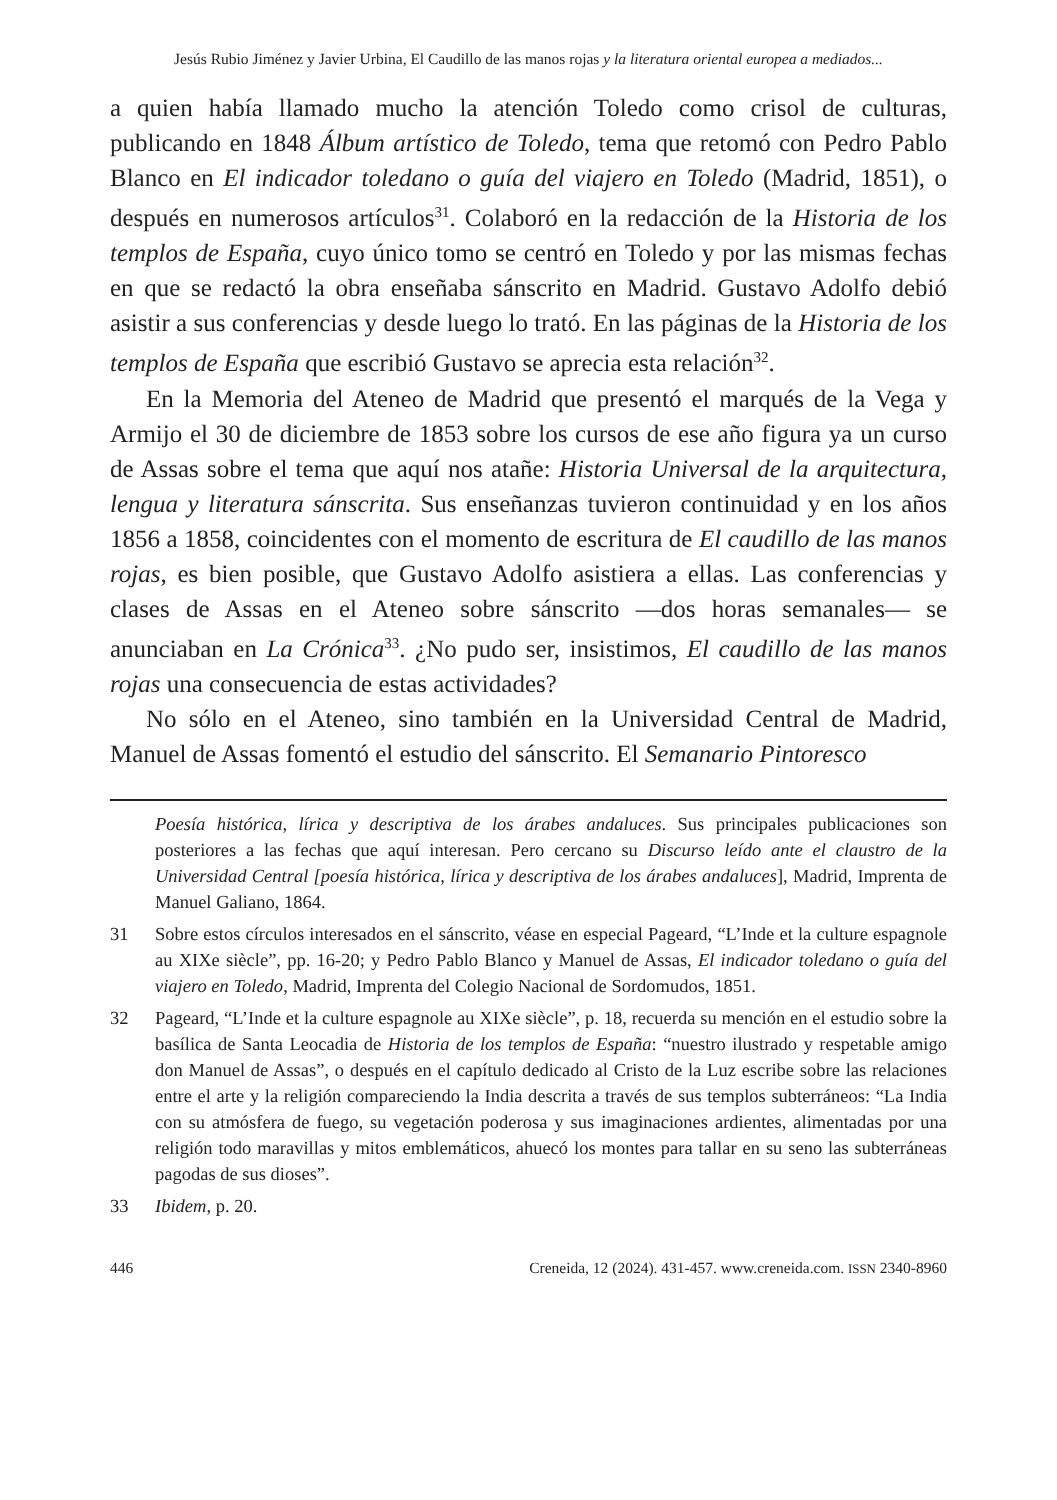Jesús Rubio Jiménez y Javier Urbina, El Caudillo de las manos rojas y la literatura oriental europea a mediados...
a quien había llamado mucho la atención Toledo como crisol de culturas, publicando en 1848 Álbum artístico de Toledo, tema que retomó con Pedro Pablo Blanco en El indicador toledano o guía del viajero en Toledo (Madrid, 1851), o después en numerosos artículos<sup>31</sup>. Colaboró en la redacción de la Historia de los templos de España, cuyo único tomo se centró en Toledo y por las mismas fechas en que se redactó la obra enseñaba sánscrito en Madrid. Gustavo Adolfo debió asistir a sus conferencias y desde luego lo trató. En las páginas de la Historia de los templos de España que escribió Gustavo se aprecia esta relación<sup>32</sup>.
En la Memoria del Ateneo de Madrid que presentó el marqués de la Vega y Armijo el 30 de diciembre de 1853 sobre los cursos de ese año figura ya un curso de Assas sobre el tema que aquí nos atañe: Historia Universal de la arquitectura, lengua y literatura sánscrita. Sus enseñanzas tuvieron continuidad y en los años 1856 a 1858, coincidentes con el momento de escritura de El caudillo de las manos rojas, es bien posible, que Gustavo Adolfo asistiera a ellas. Las conferencias y clases de Assas en el Ateneo sobre sánscrito —dos horas semanales— se anunciaban en La Crónica<sup>33</sup>. ¿No pudo ser, insistimos, El caudillo de las manos rojas una consecuencia de estas actividades?
No sólo en el Ateneo, sino también en la Universidad Central de Madrid, Manuel de Assas fomentó el estudio del sánscrito. El Semanario Pintoresco
Poesía histórica, lírica y descriptiva de los árabes andaluces. Sus principales publicaciones son posteriores a las fechas que aquí interesan. Pero cercano su Discurso leído ante el claustro de la Universidad Central [poesía histórica, lírica y descriptiva de los árabes andaluces], Madrid, Imprenta de Manuel Galiano, 1864.
31 Sobre estos círculos interesados en el sánscrito, véase en especial Pageard, “L’Inde et la culture espagnole au XIXe siècle”, pp. 16-20; y Pedro Pablo Blanco y Manuel de Assas, El indicador toledano o guía del viajero en Toledo, Madrid, Imprenta del Colegio Nacional de Sordomudos, 1851.
32 Pageard, “L’Inde et la culture espagnole au XIXe siècle”, p. 18, recuerda su mención en el estudio sobre la basílica de Santa Leocadia de Historia de los templos de España: “nuestro ilustrado y respetable amigo don Manuel de Assas”, o después en el capítulo dedicado al Cristo de la Luz escribe sobre las relaciones entre el arte y la religión compareciendo la India descrita a través de sus templos subterráneos: “La India con su atmósfera de fuego, su vegetación poderosa y sus imaginaciones ardientes, alimentadas por una religión todo maravillas y mitos emblemáticos, ahuecó los montes para tallar en su seno las subterráneas pagodas de sus dioses”.
33 Ibidem, p. 20.
446 Creneida, 12 (2024). 431-457. www.creneida.com. ISSN 2340-8960